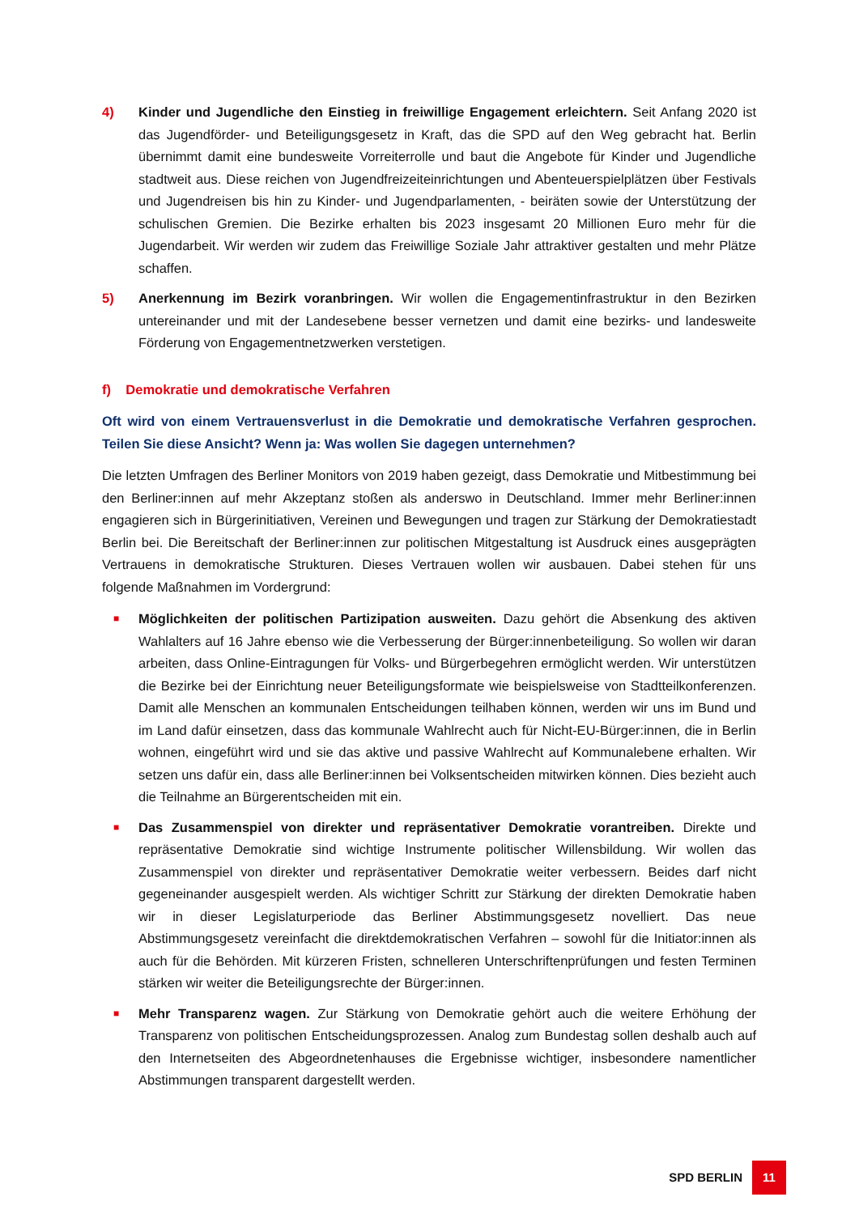4) Kinder und Jugendliche den Einstieg in freiwillige Engagement erleichtern. Seit Anfang 2020 ist das Jugendförder- und Beteiligungsgesetz in Kraft, das die SPD auf den Weg gebracht hat. Berlin übernimmt damit eine bundesweite Vorreiterrolle und baut die Angebote für Kinder und Jugendliche stadtweit aus. Diese reichen von Jugendfreizeiteinrichtungen und Abenteuerspielplätzen über Festivals und Jugendreisen bis hin zu Kinder- und Jugendparlamenten, - beiräten sowie der Unterstützung der schulischen Gremien. Die Bezirke erhalten bis 2023 insgesamt 20 Millionen Euro mehr für die Jugendarbeit. Wir werden wir zudem das Freiwillige Soziale Jahr attraktiver gestalten und mehr Plätze schaffen.
5) Anerkennung im Bezirk voranbringen. Wir wollen die Engagementinfrastruktur in den Bezirken untereinander und mit der Landesebene besser vernetzen und damit eine bezirks- und landesweite Förderung von Engagementnetzwerken verstetigen.
f) Demokratie und demokratische Verfahren
Oft wird von einem Vertrauensverlust in die Demokratie und demokratische Verfahren gesprochen. Teilen Sie diese Ansicht? Wenn ja: Was wollen Sie dagegen unternehmen?
Die letzten Umfragen des Berliner Monitors von 2019 haben gezeigt, dass Demokratie und Mitbestimmung bei den Berliner:innen auf mehr Akzeptanz stoßen als anderswo in Deutschland. Immer mehr Berliner:innen engagieren sich in Bürgerinitiativen, Vereinen und Bewegungen und tragen zur Stärkung der Demokratiestadt Berlin bei. Die Bereitschaft der Berliner:innen zur politischen Mitgestaltung ist Ausdruck eines ausgeprägten Vertrauens in demokratische Strukturen. Dieses Vertrauen wollen wir ausbauen. Dabei stehen für uns folgende Maßnahmen im Vordergrund:
■
Möglichkeiten der politischen Partizipation ausweiten. Dazu gehört die Absenkung des aktiven Wahlalters auf 16 Jahre ebenso wie die Verbesserung der Bürger:innenbeteiligung. So wollen wir daran arbeiten, dass Online-Eintragungen für Volks- und Bürgerbegehren ermöglicht werden. Wir unterstützen die Bezirke bei der Einrichtung neuer Beteiligungsformate wie beispielsweise von Stadtteilkonferenzen. Damit alle Menschen an kommunalen Entscheidungen teilhaben können, werden wir uns im Bund und im Land dafür einsetzen, dass das kommunale Wahlrecht auch für Nicht-EU-Bürger:innen, die in Berlin wohnen, eingeführt wird und sie das aktive und passive Wahlrecht auf Kommunalebene erhalten. Wir setzen uns dafür ein, dass alle Berliner:innen bei Volksentscheiden mitwirken können. Dies bezieht auch die Teilnahme an Bürgerentscheiden mit ein.
■
Das Zusammenspiel von direkter und repräsentativer Demokratie vorantreiben. Direkte und repräsentative Demokratie sind wichtige Instrumente politischer Willensbildung. Wir wollen das Zusammenspiel von direkter und repräsentativer Demokratie weiter verbessern. Beides darf nicht gegeneinander ausgespielt werden. Als wichtiger Schritt zur Stärkung der direkten Demokratie haben wir in dieser Legislaturperiode das Berliner Abstimmungsgesetz novelliert. Das neue Abstimmungsgesetz vereinfacht die direktdemokratischen Verfahren – sowohl für die Initiator:innen als auch für die Behörden. Mit kürzeren Fristen, schnelleren Unterschriftenprüfungen und festen Terminen stärken wir weiter die Beteiligungsrechte der Bürger:innen.
■
Mehr Transparenz wagen. Zur Stärkung von Demokratie gehört auch die weitere Erhöhung der Transparenz von politischen Entscheidungsprozessen. Analog zum Bundestag sollen deshalb auch auf den Internetseiten des Abgeordnetenhauses die Ergebnisse wichtiger, insbesondere namentlicher Abstimmungen transparent dargestellt werden.
SPD BERLIN 11